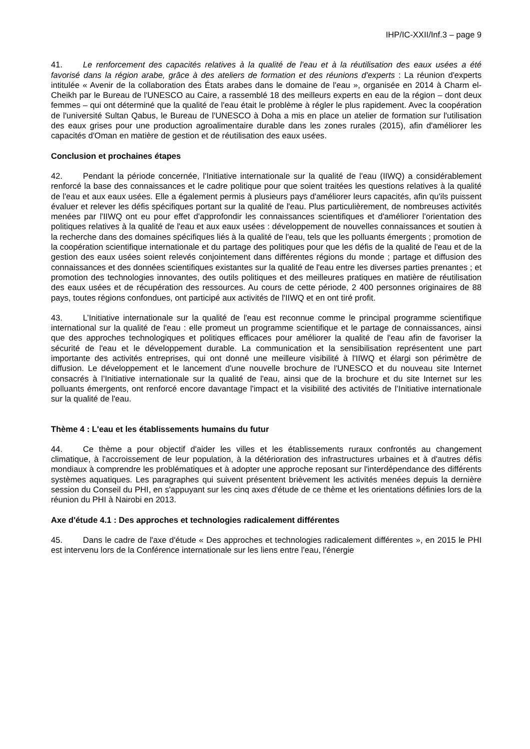IHP/IC-XXII/Inf.3 – page 9
41. Le renforcement des capacités relatives à la qualité de l'eau et à la réutilisation des eaux usées a été favorisé dans la région arabe, grâce à des ateliers de formation et des réunions d'experts : La réunion d'experts intitulée « Avenir de la collaboration des États arabes dans le domaine de l'eau », organisée en 2014 à Charm el-Cheikh par le Bureau de l'UNESCO au Caire, a rassemblé 18 des meilleurs experts en eau de la région – dont deux femmes – qui ont déterminé que la qualité de l'eau était le problème à régler le plus rapidement. Avec la coopération de l'université Sultan Qabus, le Bureau de l'UNESCO à Doha a mis en place un atelier de formation sur l'utilisation des eaux grises pour une production agroalimentaire durable dans les zones rurales (2015), afin d'améliorer les capacités d'Oman en matière de gestion et de réutilisation des eaux usées.
Conclusion et prochaines étapes
42. Pendant la période concernée, l'Initiative internationale sur la qualité de l'eau (IIWQ) a considérablement renforcé la base des connaissances et le cadre politique pour que soient traitées les questions relatives à la qualité de l'eau et aux eaux usées. Elle a également permis à plusieurs pays d'améliorer leurs capacités, afin qu'ils puissent évaluer et relever les défis spécifiques portant sur la qualité de l'eau. Plus particulièrement, de nombreuses activités menées par l'IIWQ ont eu pour effet d'approfondir les connaissances scientifiques et d'améliorer l'orientation des politiques relatives à la qualité de l'eau et aux eaux usées : développement de nouvelles connaissances et soutien à la recherche dans des domaines spécifiques liés à la qualité de l'eau, tels que les polluants émergents ; promotion de la coopération scientifique internationale et du partage des politiques pour que les défis de la qualité de l'eau et de la gestion des eaux usées soient relevés conjointement dans différentes régions du monde ; partage et diffusion des connaissances et des données scientifiques existantes sur la qualité de l'eau entre les diverses parties prenantes ; et promotion des technologies innovantes, des outils politiques et des meilleures pratiques en matière de réutilisation des eaux usées et de récupération des ressources. Au cours de cette période, 2 400 personnes originaires de 88 pays, toutes régions confondues, ont participé aux activités de l'IIWQ et en ont tiré profit.
43. L’Initiative internationale sur la qualité de l'eau est reconnue comme le principal programme scientifique international sur la qualité de l'eau : elle promeut un programme scientifique et le partage de connaissances, ainsi que des approches technologiques et politiques efficaces pour améliorer la qualité de l'eau afin de favoriser la sécurité de l'eau et le développement durable. La communication et la sensibilisation représentent une part importante des activités entreprises, qui ont donné une meilleure visibilité à l'IIWQ et élargi son périmètre de diffusion. Le développement et le lancement d'une nouvelle brochure de l'UNESCO et du nouveau site Internet consacrés à l’Initiative internationale sur la qualité de l'eau, ainsi que de la brochure et du site Internet sur les polluants émergents, ont renforcé encore davantage l'impact et la visibilité des activités de l’Initiative internationale sur la qualité de l'eau.
Thème 4 : L'eau et les établissements humains du futur
44. Ce thème a pour objectif d'aider les villes et les établissements ruraux confrontés au changement climatique, à l'accroissement de leur population, à la détérioration des infrastructures urbaines et à d'autres défis mondiaux à comprendre les problématiques et à adopter une approche reposant sur l'interdépendance des différents systèmes aquatiques. Les paragraphes qui suivent présentent brièvement les activités menées depuis la dernière session du Conseil du PHI, en s'appuyant sur les cinq axes d'étude de ce thème et les orientations définies lors de la réunion du PHI à Nairobi en 2013.
Axe d'étude 4.1 : Des approches et technologies radicalement différentes
45. Dans le cadre de l'axe d'étude « Des approches et technologies radicalement différentes », en 2015 le PHI est intervenu lors de la Conférence internationale sur les liens entre l'eau, l'énergie